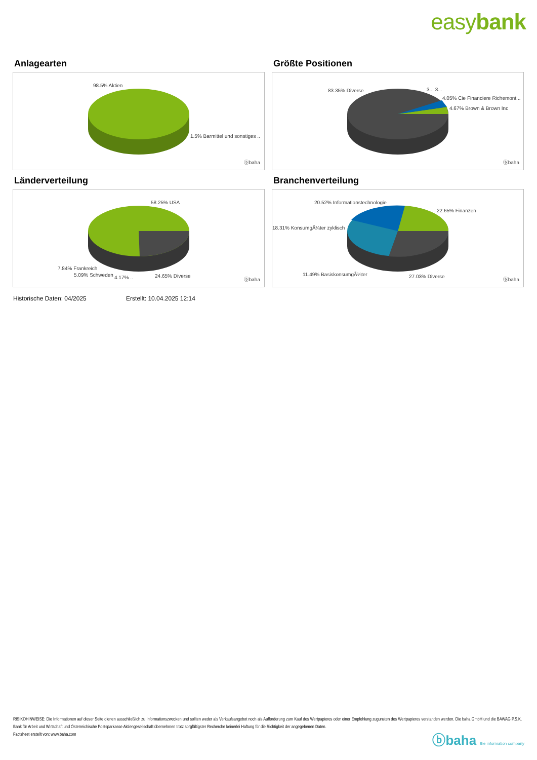easybank
Anlagearten
98.5% Aktien
1.5% Barmittel und sonstiges ..
ⓑbaha
Größte Positionen
83.35% Diverse 3... 3...
4.05% Cie Financiere Richemont ..
4.67% Brown & Brown Inc
ⓑbaha
Länderverteilung
58.25% USA
7.84% Frankreich
5.09% Schweden 4.17% .. 24.65% Diverse
ⓑbaha
Branchenverteilung
20.52% Informationstechnologie
22.65% Finanzen
18.31% KonsumgÃ¼ter zyklisch
11.49% BasiskonsumgÃ¼ter 27.03% Diverse
ⓑbaha
Historische Daten: 04/2025 Erstellt: 10.04.2025 12:14
RISIKOHINWEISE: Die Informationen auf dieser Seite dienen ausschließlich zu Informationszwecken und sollten weder als Verkaufsangebot noch als Aufforderung zum Kauf des Wertpapieres oder einer Empfehlung zugunsten des Wertpapieres verstanden werden. Die baha GmbH und die BAWAG P.S.K. Bank für Arbeit und Wirtschaft und Österreichische Postsparkasse Aktiengesellschaft übernehmen trotz sorgfältigster Recherche keinerlei Haftung für die Richtigkeit der angegebenen Daten.
Factsheet erstellt von: www.baha.com
ⓑbaha the information company